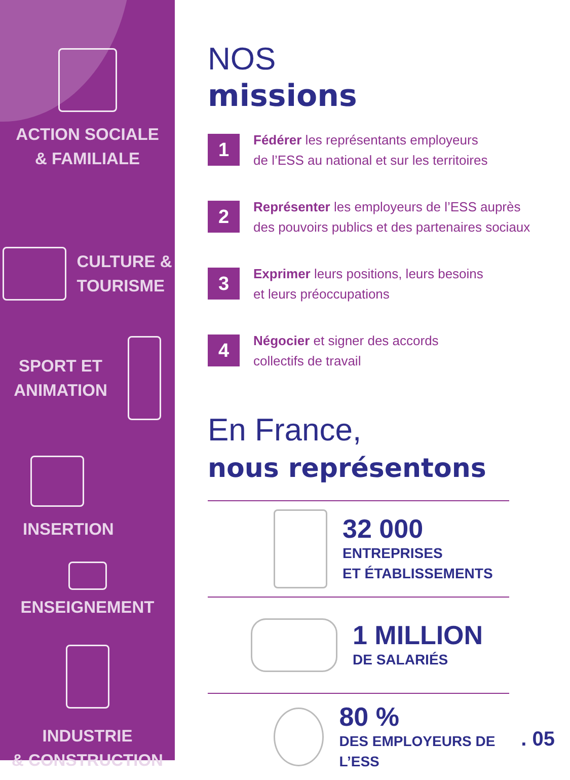ACTION SOCIALE
& FAMILIALE
CULTURE &
TOURISME
SPORT ET
ANIMATION
INSERTION
ENSEIGNEMENT
INDUSTRIE
& CONSTRUCTION
NOS
missions
1
Fédérer les représentants employeurs
de l’ESS au national et sur les territoires
2
Représenter les employeurs de l’ESS auprès
des pouvoirs publics et des partenaires sociaux
3
Exprimer leurs positions, leurs besoins
et leurs préoccupations
4
Négocier et signer des accords
collectifs de travail
En France,
nous représentons
32 000
ENTREPRISES
ET ÉTABLISSEMENTS
1 MILLION
DE SALARIÉS
80 %
DES EMPLOYEURS DE L’ESS
. 05